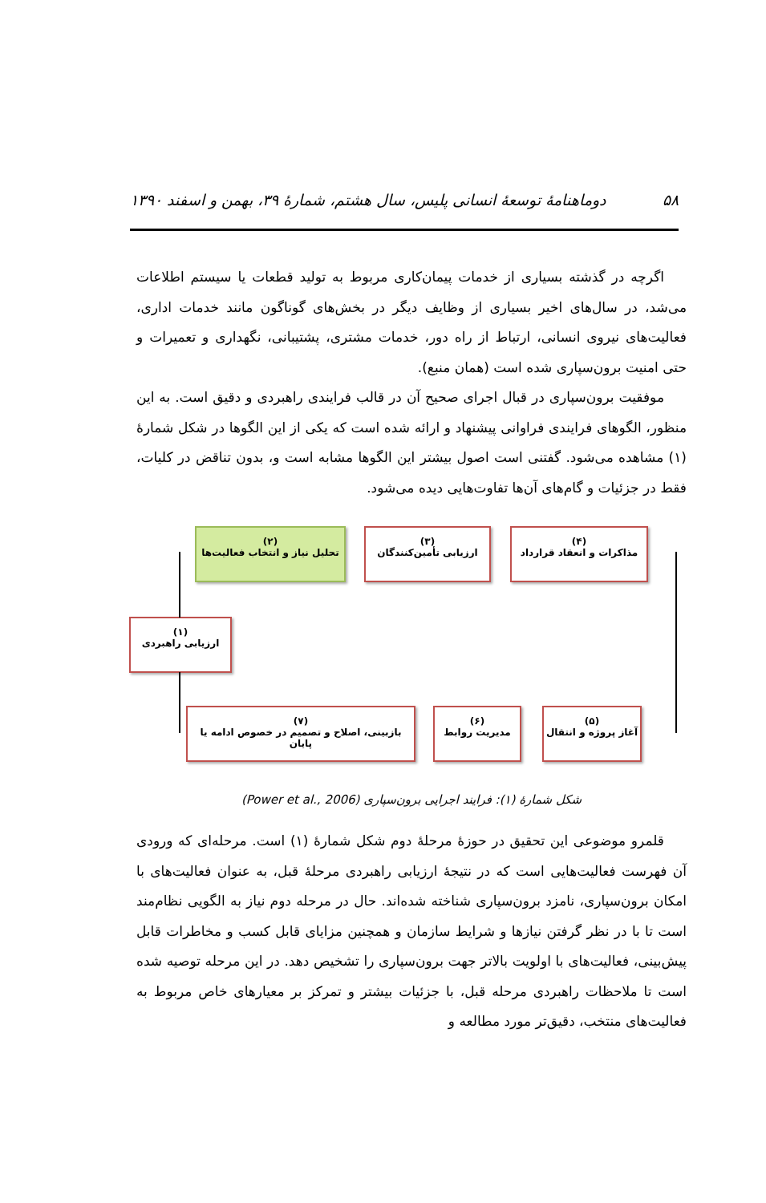۵۸ دوماهنامهٔ توسعهٔ انسانی پلیس، سال هشتم، شمارهٔ ۳۹، بهمن و اسفند ۱۳۹۰
اگرچه در گذشته بسیاری از خدمات پیمان‌کاری مربوط به تولید قطعات یا سیستم اطلاعات می‌شد، در سال‌های اخیر بسیاری از وظایف دیگر در بخش‌های گوناگون مانند خدمات اداری، فعالیت‌های نیروی انسانی، ارتباط از راه دور، خدمات مشتری، پشتیبانی، نگهداری و تعمیرات و حتی امنیت برون‌سپاری شده است (همان منبع).
موفقیت برون‌سپاری در قبال اجرای صحیح آن در قالب فرایندی راهبردی و دقیق است. به این منظور، الگوهای فرایندی فراوانی پیشنهاد و ارائه شده است که یکی از این الگوها در شکل شمارهٔ (۱) مشاهده می‌شود. گفتنی است اصول بیشتر این الگوها مشابه است و، بدون تناقض در کلیات، فقط در جزئیات و گام‌های آن‌ها تفاوت‌هایی دیده می‌شود.
(۲)
تحلیل نیاز و انتخاب فعالیت‌ها
(۳)
ارزیابی تأمین‌کنندگان
(۴)
مذاکرات و انعقاد قرارداد
(۱)
ارزیابی راهبردی
(۷)
بازبینی، اصلاح و تصمیم در خصوص ادامه یا پایان
(۶)
مدیریت روابط
(۵)
آغاز پروژه و انتقال
شکل شمارهٔ (۱): فرایند اجرایی برون‌سپاری (Power et al., 2006)
قلمرو موضوعی این تحقیق در حوزهٔ مرحلهٔ دوم شکل شمارهٔ (۱) است. مرحله‌ای که ورودی آن فهرست فعالیت‌هایی است که در نتیجهٔ ارزیابی راهبردی مرحلهٔ قبل، به عنوان فعالیت‌های با امکان برون‌سپاری، نامزد برون‌سپاری شناخته شده‌اند. حال در مرحله دوم نیاز به الگویی نظام‌مند است تا با در نظر گرفتن نیازها و شرایط سازمان و همچنین مزایای قابل کسب و مخاطرات قابل پیش‌بینی، فعالیت‌های با اولویت بالاتر جهت برون‌سپاری را تشخیص دهد. در این مرحله توصیه شده است تا ملاحظات راهبردی مرحله قبل، با جزئیات بیشتر و تمرکز بر معیارهای خاص مربوط به فعالیت‌های منتخب، دقیق‌تر مورد مطالعه و